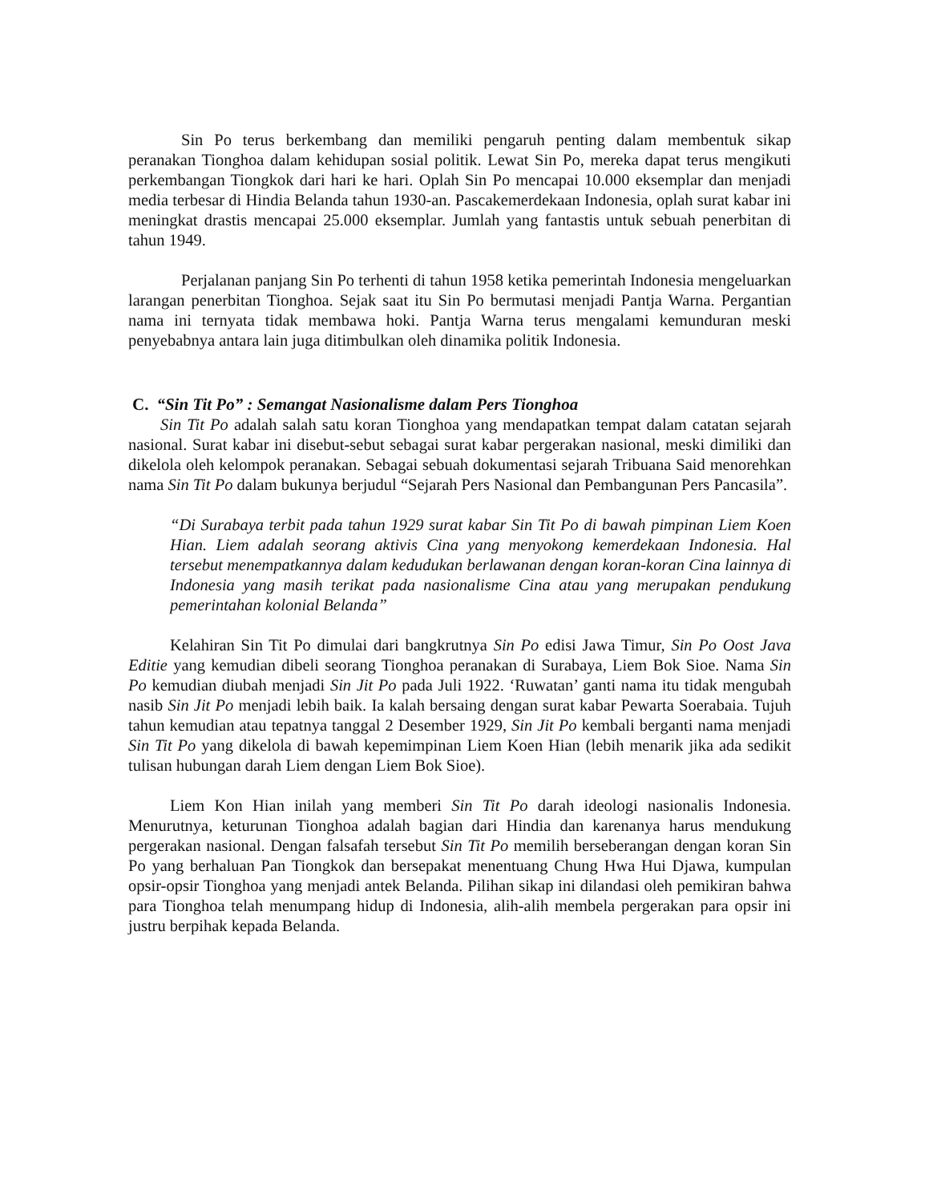Sin Po terus berkembang dan memiliki pengaruh penting dalam membentuk sikap peranakan Tionghoa dalam kehidupan sosial politik. Lewat Sin Po, mereka dapat terus mengikuti perkembangan Tiongkok dari hari ke hari. Oplah Sin Po mencapai 10.000 eksemplar dan menjadi media terbesar di Hindia Belanda tahun 1930-an. Pascakemerdekaan Indonesia, oplah surat kabar ini meningkat drastis mencapai 25.000 eksemplar. Jumlah yang fantastis untuk sebuah penerbitan di tahun 1949.
Perjalanan panjang Sin Po terhenti di tahun 1958 ketika pemerintah Indonesia mengeluarkan larangan penerbitan Tionghoa. Sejak saat itu Sin Po bermutasi menjadi Pantja Warna. Pergantian nama ini ternyata tidak membawa hoki. Pantja Warna terus mengalami kemunduran meski penyebabnya antara lain juga ditimbulkan oleh dinamika politik Indonesia.
C. “Sin Tit Po” : Semangat Nasionalisme dalam Pers Tionghoa
Sin Tit Po adalah salah satu koran Tionghoa yang mendapatkan tempat dalam catatan sejarah nasional. Surat kabar ini disebut-sebut sebagai surat kabar pergerakan nasional, meski dimiliki dan dikelola oleh kelompok peranakan. Sebagai sebuah dokumentasi sejarah Tribuana Said menorehkan nama Sin Tit Po dalam bukunya berjudul “Sejarah Pers Nasional dan Pembangunan Pers Pancasila”.
“Di Surabaya terbit pada tahun 1929 surat kabar Sin Tit Po di bawah pimpinan Liem Koen Hian. Liem adalah seorang aktivis Cina yang menyokong kemerdekaan Indonesia. Hal tersebut menempatkannya dalam kedudukan berlawanan dengan koran-koran Cina lainnya di Indonesia yang masih terikat pada nasionalisme Cina atau yang merupakan pendukung pemerintahan kolonial Belanda”
Kelahiran Sin Tit Po dimulai dari bangkrutnya Sin Po edisi Jawa Timur, Sin Po Oost Java Editie yang kemudian dibeli seorang Tionghoa peranakan di Surabaya, Liem Bok Sioe. Nama Sin Po kemudian diubah menjadi Sin Jit Po pada Juli 1922. ‘Ruwatan’ ganti nama itu tidak mengubah nasib Sin Jit Po menjadi lebih baik. Ia kalah bersaing dengan surat kabar Pewarta Soerabaia. Tujuh tahun kemudian atau tepatnya tanggal 2 Desember 1929, Sin Jit Po kembali berganti nama menjadi Sin Tit Po yang dikelola di bawah kepemimpinan Liem Koen Hian (lebih menarik jika ada sedikit tulisan hubungan darah Liem dengan Liem Bok Sioe).
Liem Kon Hian inilah yang memberi Sin Tit Po darah ideologi nasionalis Indonesia. Menurutnya, keturunan Tionghoa adalah bagian dari Hindia dan karenanya harus mendukung pergerakan nasional. Dengan falsafah tersebut Sin Tit Po memilih berseberangan dengan koran Sin Po yang berhaluan Pan Tiongkok dan bersepakat menentuang Chung Hwa Hui Djawa, kumpulan opsir-opsir Tionghoa yang menjadi antek Belanda. Pilihan sikap ini dilandasi oleh pemikiran bahwa para Tionghoa telah menumpang hidup di Indonesia, alih-alih membela pergerakan para opsir ini justru berpihak kepada Belanda.